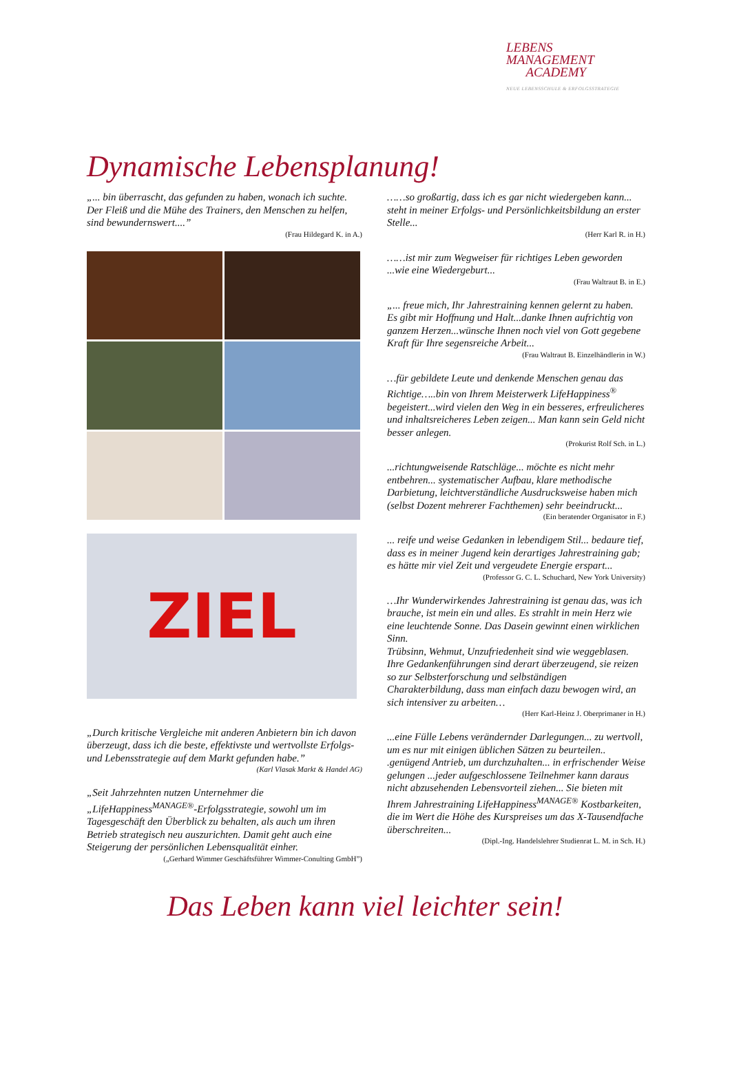LEBENS MANAGEMENT
ACADEMY
NEUE LEBENSSCHULE & ERFOLGSSTRATEGIE
Dynamische Lebensplanung!
„... bin überrascht, das gefunden zu haben, wonach ich suchte. Der Fleiß und die Mühe des Trainers, den Menschen zu helfen, sind bewundernswert....”
(Frau Hildegard K. in A.)
ZIEL
„Durch kritische Vergleiche mit anderen Anbietern bin ich davon überzeugt, dass ich die beste, effektivste und wertvollste Erfolgs- und Lebensstrategie auf dem Markt gefunden habe.”
(Karl Vlasak Markt & Handel AG)
„Seit Jahrzehnten nutzen Unternehmer die „LifeHappiness<sup>MANAGE®</sup>-Erfolgsstrategie, sowohl um im Tagesgeschäft den Überblick zu behalten, als auch um ihren Betrieb strategisch neu auszurichten. Damit geht auch eine Steigerung der persönlichen Lebensqualität einher.
(„Gerhard Wimmer Geschäftsführer Wimmer-Conulting GmbH”)
……so großartig, dass ich es gar nicht wiedergeben kann... steht in meiner Erfolgs- und Persönlichkeitsbildung an erster Stelle...
(Herr Karl R. in H.)
……ist mir zum Wegweiser für richtiges Leben geworden ...wie eine Wiedergeburt...
(Frau Waltraut B. in E.)
„... freue mich, Ihr Jahrestraining kennen gelernt zu haben. Es gibt mir Hoffnung und Halt...danke Ihnen aufrichtig von ganzem Herzen...wünsche Ihnen noch viel von Gott gegebene Kraft für Ihre segensreiche Arbeit...
(Frau Waltraut B. Einzelhändlerin in W.)
…für gebildete Leute und denkende Menschen genau das Richtige…..bin von Ihrem Meisterwerk LifeHappiness<sup>®</sup> begeistert...wird vielen den Weg in ein besseres, erfreulicheres und inhaltsreicheres Leben zeigen... Man kann sein Geld nicht besser anlegen.
(Prokurist Rolf Sch. in L.)
...richtungweisende Ratschläge... möchte es nicht mehr entbehren... systematischer Aufbau, klare methodische Darbietung, leichtverständliche Ausdrucksweise haben mich (selbst Dozent mehrerer Fachthemen) sehr beeindruckt...
(Ein beratender Organisator in F.)
... reife und weise Gedanken in lebendigem Stil... bedaure tief, dass es in meiner Jugend kein derartiges Jahrestraining gab; es hätte mir viel Zeit und vergeudete Energie erspart...
(Professor G. C. L. Schuchard, New York University)
…Ihr Wunderwirkendes Jahrestraining ist genau das, was ich brauche, ist mein ein und alles. Es strahlt in mein Herz wie eine leuchtende Sonne. Das Dasein gewinnt einen wirklichen Sinn.
Trübsinn, Wehmut, Unzufriedenheit sind wie weggeblasen. Ihre Gedankenführungen sind derart überzeugend, sie reizen so zur Selbsterforschung und selbständigen Charakterbildung, dass man einfach dazu bewogen wird, an sich intensiver zu arbeiten…
(Herr Karl-Heinz J. Oberprimaner in H.)
...eine Fülle Lebens verändernder Darlegungen... zu wertvoll, um es nur mit einigen üblichen Sätzen zu beurteilen.. .genügend Antrieb, um durchzuhalten... in erfrischender Weise gelungen ...jeder aufgeschlossene Teilnehmer kann daraus nicht abzusehenden Lebensvorteil ziehen... Sie bieten mit Ihrem Jahrestraining LifeHappiness<sup>MANAGE®</sup> Kostbarkeiten, die im Wert die Höhe des Kurspreises um das X-Tausendfache überschreiten...
(Dipl.-Ing. Handelslehrer Studienrat L. M. in Sch. H.)
Das Leben kann viel leichter sein!